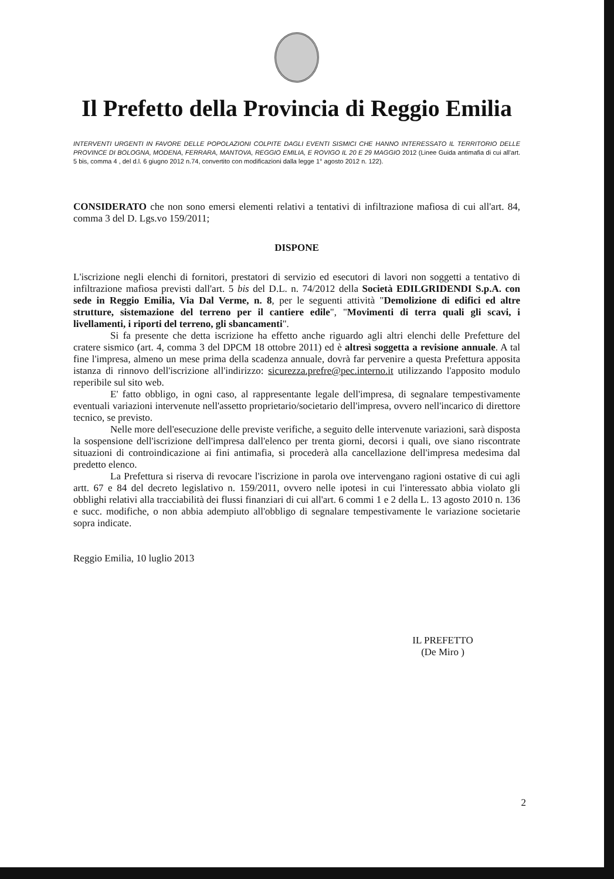Il Prefetto della Provincia di Reggio Emilia
INTERVENTI URGENTI IN FAVORE DELLE POPOLAZIONI COLPITE DAGLI EVENTI SISMICI CHE HANNO INTERESSATO IL TERRITORIO DELLE PROVINCE DI BOLOGNA, MODENA, FERRARA, MANTOVA, REGGIO EMILIA, E ROVIGO IL 20 E 29 MAGGIO 2012 (Linee Guida antimafia di cui all'art. 5 bis, comma 4 , del d.l. 6 giugno 2012 n.74, convertito con modificazioni dalla legge 1° agosto 2012 n. 122).
CONSIDERATO che non sono emersi elementi relativi a tentativi di infiltrazione mafiosa di cui all'art. 84, comma 3 del D. Lgs.vo 159/2011;
DISPONE
L'iscrizione negli elenchi di fornitori, prestatori di servizio ed esecutori di lavori non soggetti a tentativo di infiltrazione mafiosa previsti dall'art. 5 bis del D.L. n. 74/2012 della Società EDILGRIDENDI S.p.A. con sede in Reggio Emilia, Via Dal Verme, n. 8, per le seguenti attività "Demolizione di edifici ed altre strutture, sistemazione del terreno per il cantiere edile", "Movimenti di terra quali gli scavi, i livellamenti, i riporti del terreno, gli sbancamenti".
Si fa presente che detta iscrizione ha effetto anche riguardo agli altri elenchi delle Prefetture del cratere sismico (art. 4, comma 3 del DPCM 18 ottobre 2011) ed è altresì soggetta a revisione annuale. A tal fine l'impresa, almeno un mese prima della scadenza annuale, dovrà far pervenire a questa Prefettura apposita istanza di rinnovo dell'iscrizione all'indirizzo: sicurezza.prefre@pec.interno.it utilizzando l'apposito modulo reperibile sul sito web.
E' fatto obbligo, in ogni caso, al rappresentante legale dell'impresa, di segnalare tempestivamente eventuali variazioni intervenute nell'assetto proprietario/societario dell'impresa, ovvero nell'incarico di direttore tecnico, se previsto.
Nelle more dell'esecuzione delle previste verifiche, a seguito delle intervenute variazioni, sarà disposta la sospensione dell'iscrizione dell'impresa dall'elenco per trenta giorni, decorsi i quali, ove siano riscontrate situazioni di controindicazione ai fini antimafia, si procederà alla cancellazione dell'impresa medesima dal predetto elenco.
La Prefettura si riserva di revocare l'iscrizione in parola ove intervengano ragioni ostative di cui agli artt. 67 e 84 del decreto legislativo n. 159/2011, ovvero nelle ipotesi in cui l'interessato abbia violato gli obblighi relativi alla tracciabilità dei flussi finanziari di cui all'art. 6 commi 1 e 2 della L. 13 agosto 2010 n. 136 e succ. modifiche, o non abbia adempiuto all'obbligo di segnalare tempestivamente le variazione societarie sopra indicate.
Reggio Emilia, 10 luglio 2013
IL PREFETTO
(De Miro )
2